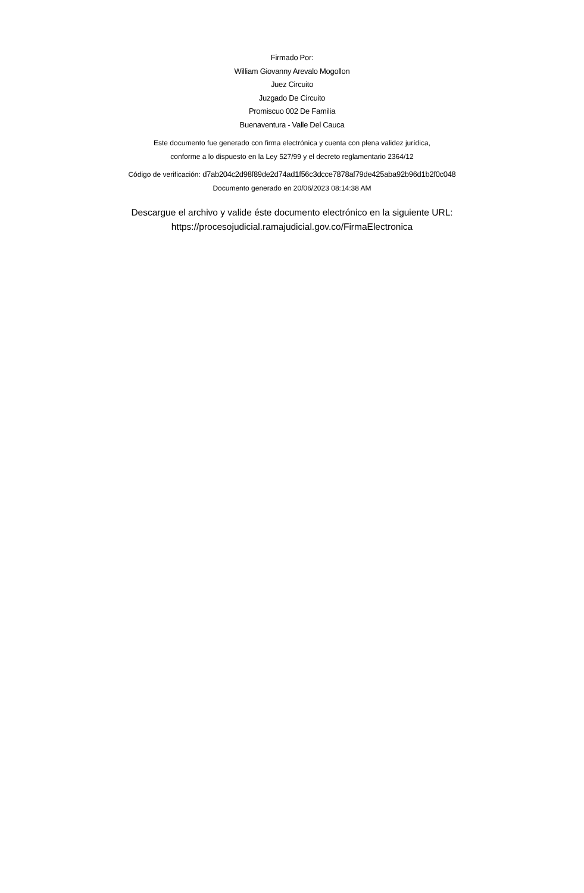Firmado Por:
William Giovanny Arevalo Mogollon
Juez Circuito
Juzgado De Circuito
Promiscuo 002 De Familia
Buenaventura - Valle Del Cauca
Este documento fue generado con firma electrónica y cuenta con plena validez jurídica,
conforme a lo dispuesto en la Ley 527/99 y el decreto reglamentario 2364/12
Código de verificación: d7ab204c2d98f89de2d74ad1f56c3dcce7878af79de425aba92b96d1b2f0c048
Documento generado en 20/06/2023 08:14:38 AM
Descargue el archivo y valide éste documento electrónico en la siguiente URL:
https://procesojudicial.ramajudicial.gov.co/FirmaElectronica